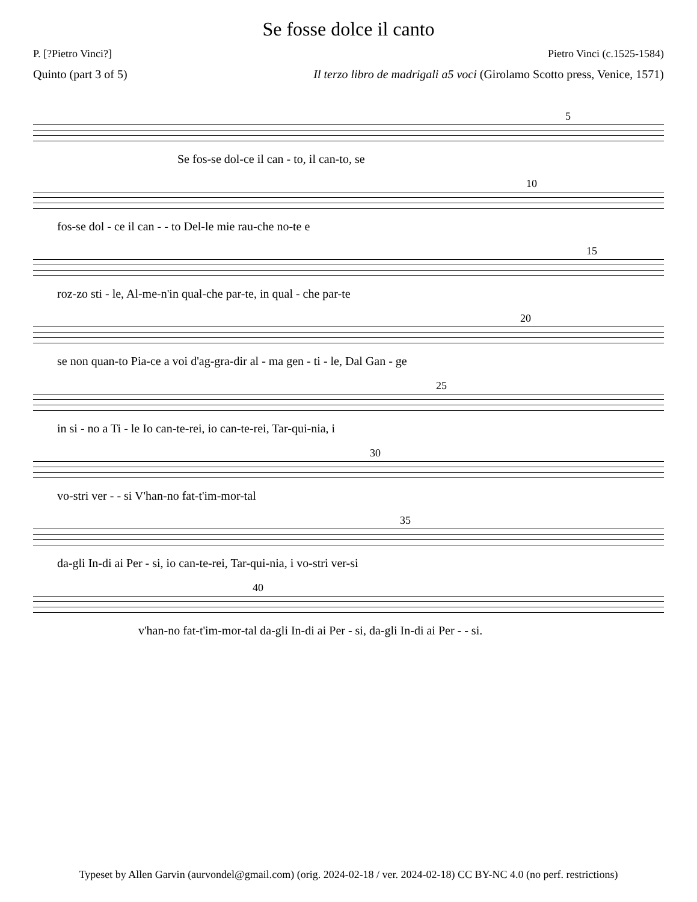Se fosse dolce il canto
P. [?Pietro Vinci?] Pietro Vinci (c.1525-1584)
Quinto (part 3 of 5) Il terzo libro de madrigali a5 voci (Girolamo Scotto press, Venice, 1571)
5
Se fos-se dol-ce il can - to, il can-to, se
10
fos-se dol - ce il can - - to Del-le mie rau-che no-te e
15
roz-zo sti - le, Al-me-n'in qual-che par-te, in qual - che par-te
20
se non quan-to Pia-ce a voi d'ag-gra-dir al - ma gen - ti - le, Dal Gan - ge
25
in si - no a Ti - le Io can-te-rei, io can-te-rei, Tar-qui-nia, i
30
vo-stri ver - - si V'han-no fat-t'im-mor-tal
35
da-gli In-di ai Per - si, io can-te-rei, Tar-qui-nia, i vo-stri ver-si
40
v'han-no fat-t'im-mor-tal da-gli In-di ai Per - si, da-gli In-di ai Per - - si.
Typeset by Allen Garvin (aurvondel@gmail.com) (orig. 2024-02-18 / ver. 2024-02-18) CC BY-NC 4.0 (no perf. restrictions)